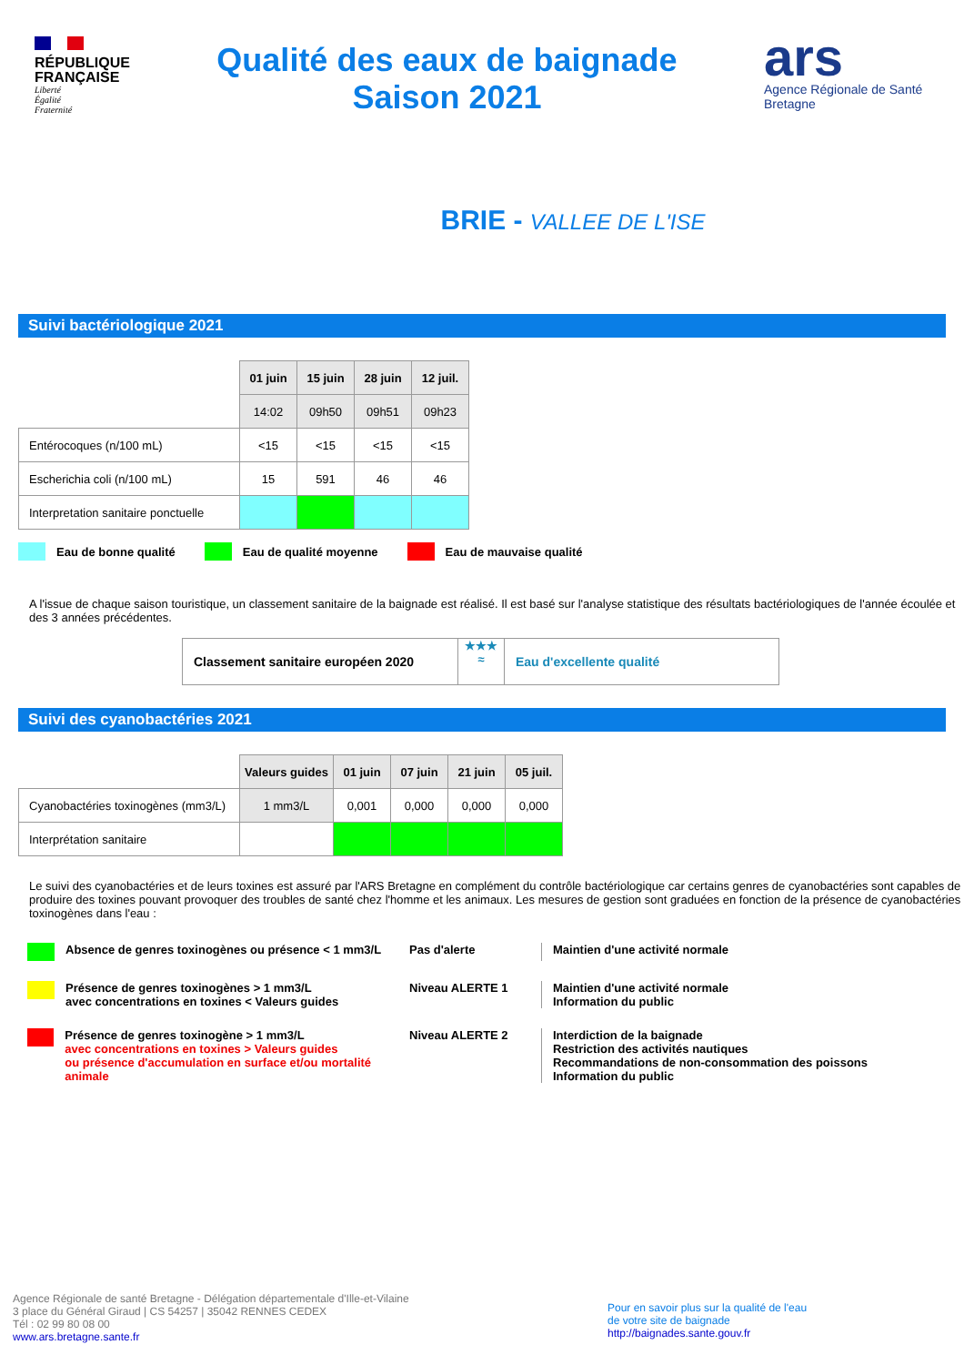RÉPUBLIQUE
FRANÇAISE
Liberté
Égalité
Fraternité
Qualité des eaux de baignade
Saison 2021
ars
Agence Régionale de Santé
Bretagne
BRIE - VALLEE DE L'ISE
Suivi bactériologique 2021
| | 01 juin | 15 juin | 28 juin | 12 juil. |
| | 14:02 | 09h50 | 09h51 | 09h23 |
| Entérocoques (n/100 mL) | <15 | <15 | <15 | <15 |
| Escherichia coli (n/100 mL) | 15 | 591 | 46 | 46 |
| Interpretation sanitaire ponctuelle | | | | |
Eau de bonne qualité Eau de qualité moyenne Eau de mauvaise qualité
A l'issue de chaque saison touristique, un classement sanitaire de la baignade est réalisé. Il est basé sur l'analyse statistique des résultats bactériologiques de l'année écoulée et des 3 années précédentes.
Classement sanitaire européen 2020
★★★
≈
Eau d'excellente qualité
Suivi des cyanobactéries 2021
| | Valeurs guides | 01 juin | 07 juin | 21 juin | 05 juil. |
| Cyanobactéries toxinogènes (mm3/L) | 1 mm3/L | 0,001 | 0,000 | 0,000 | 0,000 |
| Interprétation sanitaire | | | | | |
Le suivi des cyanobactéries et de leurs toxines est assuré par l'ARS Bretagne en complément du contrôle bactériologique car certains genres de cyanobactéries sont capables de produire des toxines pouvant provoquer des troubles de santé chez l'homme et les animaux. Les mesures de gestion sont graduées en fonction de la présence de cyanobactéries toxinogènes dans l'eau :
Absence de genres toxinogènes ou présence < 1 mm3/L Pas d'alerte Maintien d'une activité normale
Présence de genres toxinogènes > 1 mm3/L
avec concentrations en toxines < Valeurs guides
Niveau ALERTE 1 Maintien d'une activité normale
Information du public
Présence de genres toxinogène > 1 mm3/L
avec concentrations en toxines > Valeurs guides
ou présence d'accumulation en surface et/ou mortalité animale
Niveau ALERTE 2 Interdiction de la baignade
Restriction des activités nautiques
Recommandations de non-consommation des poissons
Information du public
Agence Régionale de santé Bretagne - Délégation départementale d'Ille-et-Vilaine
3 place du Général Giraud | CS 54257 | 35042 RENNES CEDEX
Tél : 02 99 80 08 00
www.ars.bretagne.sante.fr
Pour en savoir plus sur la qualité de l'eau
de votre site de baignade
http://baignades.sante.gouv.fr